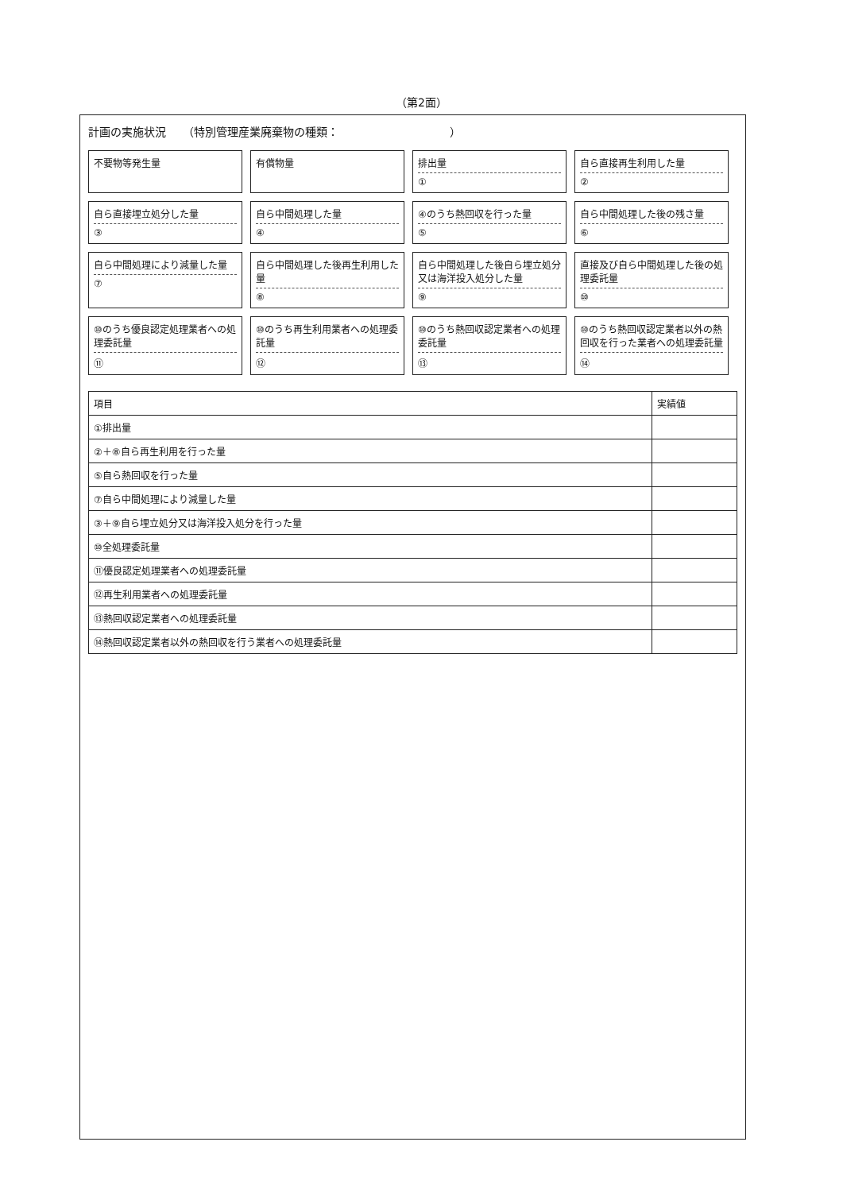（第2面）
計画の実施状況　　（特別管理産業廃棄物の種類：　　　　　　　　　　）
不要物等発生量
有償物量
排出量
①
自ら直接再生利用した量
②
自ら直接埋立処分した量
③
自ら中間処理した量
④
④のうち熱回収を行った量
⑤
自ら中間処理した後の残さ量
⑥
自ら中間処理により減量した量
⑦
自ら中間処理した後再生利用した量
⑧
自ら中間処理した後自ら埋立処分又は海洋投入処分した量
⑨
直接及び自ら中間処理した後の処理委託量
⑩
⑩のうち優良認定処理業者への処理委託量
⑪
⑩のうち再生利用業者への処理委託量
⑫
⑩のうち熱回収認定業者への処理委託量
⑬
⑩のうち熱回収認定業者以外の熱回収を行った業者への処理委託量
⑭
| 項目 | 実績値 |
| --- | --- |
| ①排出量 | |
| ②＋⑧自ら再生利用を行った量 | |
| ⑤自ら熱回収を行った量 | |
| ⑦自ら中間処理により減量した量 | |
| ③＋⑨自ら埋立処分又は海洋投入処分を行った量 | |
| ⑩全処理委託量 | |
| ⑪優良認定処理業者への処理委託量 | |
| ⑫再生利用業者への処理委託量 | |
| ⑬熱回収認定業者への処理委託量 | |
| ⑭熱回収認定業者以外の熱回収を行う業者への処理委託量 | |